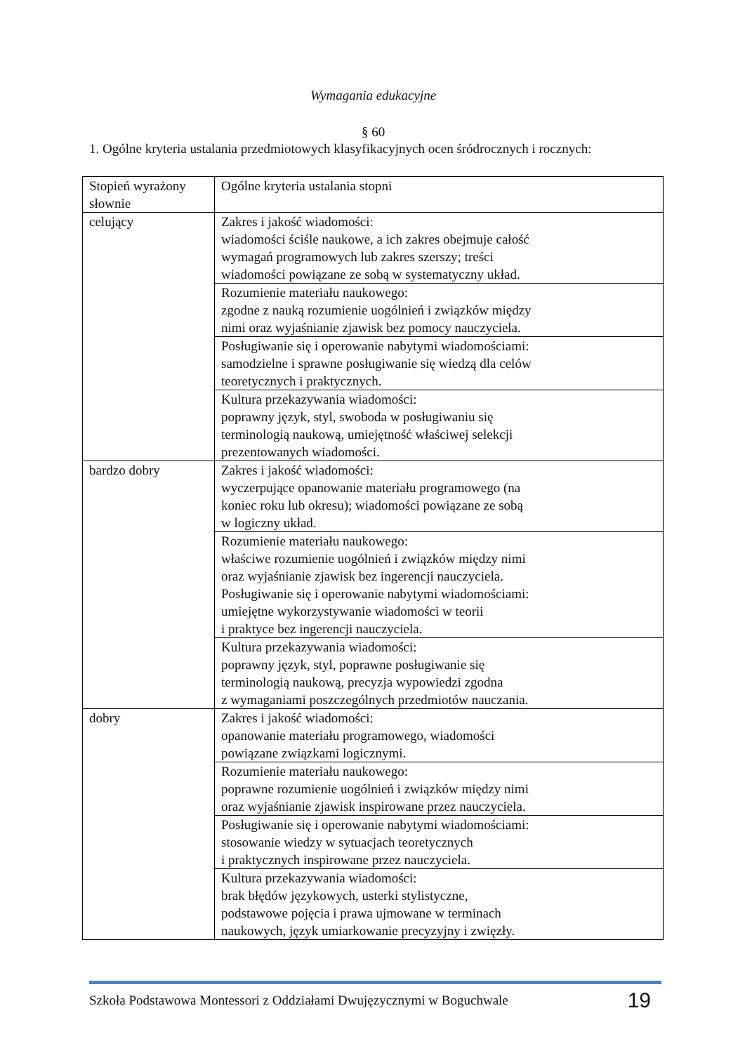Wymagania edukacyjne
§ 60
1. Ogólne kryteria ustalania przedmiotowych klasyfikacyjnych ocen śródrocznych i rocznych:
| Stopień wyrażony słownie | Ogólne kryteria ustalania stopni |
| celujący | Zakres i jakość wiadomości: wiadomości ściśle naukowe, a ich zakres obejmuje całość wymagań programowych lub zakres szerszy; treści wiadomości powiązane ze sobą w systematyczny układ. |
| | Rozumienie materiału naukowego: zgodne z nauką rozumienie uogólnień i związków między nimi oraz wyjaśnianie zjawisk bez pomocy nauczyciela. |
| | Posługiwanie się i operowanie nabytymi wiadomościami: samodzielne i sprawne posługiwanie się wiedzą dla celów teoretycznych i praktycznych. |
| | Kultura przekazywania wiadomości: poprawny język, styl, swoboda w posługiwaniu się terminologią naukową, umiejętność właściwej selekcji prezentowanych wiadomości. |
| bardzo dobry | Zakres i jakość wiadomości: wyczerpujące opanowanie materiału programowego (na koniec roku lub okresu); wiadomości powiązane ze sobą w logiczny układ. |
| | Rozumienie materiału naukowego: właściwe rozumienie uogólnień i związków między nimi oraz wyjaśnianie zjawisk bez ingerencji nauczyciela. Posługiwanie się i operowanie nabytymi wiadomościami: umiejętne wykorzystywanie wiadomości w teorii i praktyce bez ingerencji nauczyciela. |
| | Kultura przekazywania wiadomości: poprawny język, styl, poprawne posługiwanie się terminologią naukową, precyzja wypowiedzi zgodna z wymaganiami poszczególnych przedmiotów nauczania. |
| dobry | Zakres i jakość wiadomości: opanowanie materiału programowego, wiadomości powiązane związkami logicznymi. |
| | Rozumienie materiału naukowego: poprawne rozumienie uogólnień i związków między nimi oraz wyjaśnianie zjawisk inspirowane przez nauczyciela. |
| | Posługiwanie się i operowanie nabytymi wiadomościami: stosowanie wiedzy w sytuacjach teoretycznych i praktycznych inspirowane przez nauczyciela. |
| | Kultura przekazywania wiadomości: brak błędów językowych, usterki stylistyczne, podstawowe pojęcia i prawa ujmowane w terminach naukowych, język umiarkowanie precyzyjny i zwięzły. |
Szkoła Podstawowa Montessori z Oddziałami Dwujęzycznymi w Boguchwale 19